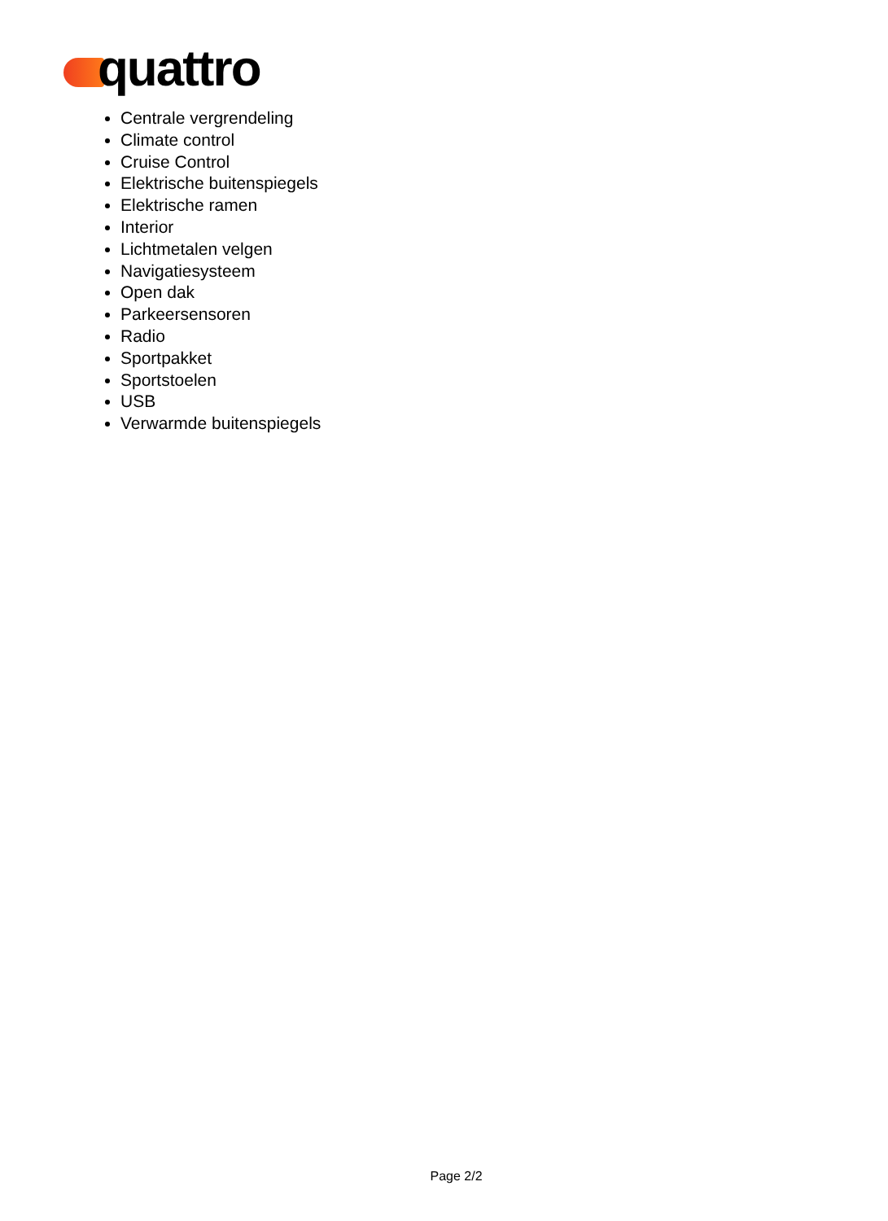quattro
Centrale vergrendeling
Climate control
Cruise Control
Elektrische buitenspiegels
Elektrische ramen
Interior
Lichtmetalen velgen
Navigatiesysteem
Open dak
Parkeersensoren
Radio
Sportpakket
Sportstoelen
USB
Verwarmde buitenspiegels
Page 2/2